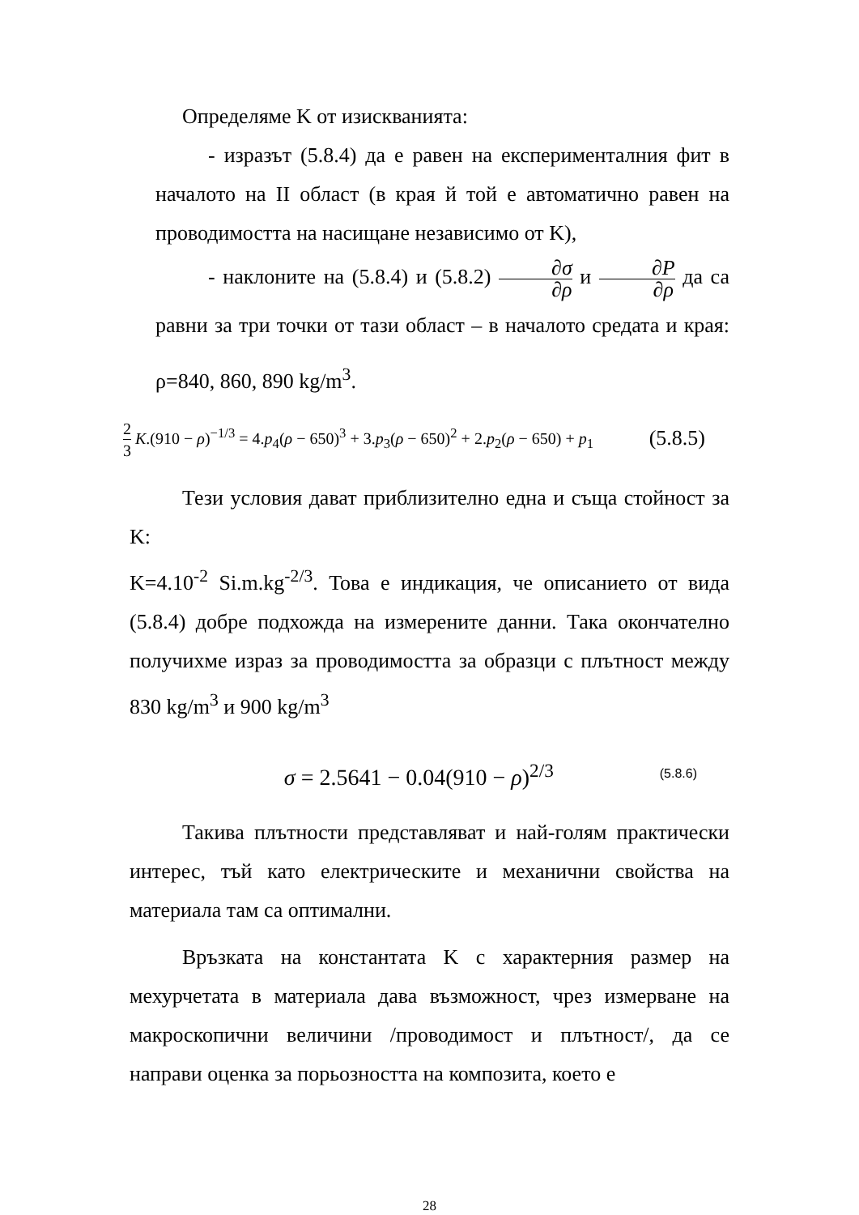Определяме K от изискванията:
- изразът (5.8.4) да е равен на експерименталния фит в началото на II област (в края й той е автоматично равен на проводимостта на насищане независимо от K),
- наклоните на (5.8.4) и (5.8.2) ∂σ ∂ρ и ∂P ∂ρ да са равни за три точки от тази област – в началото средата и края: ρ=840, 860, 890 kg/m<sup>3</sup>.
2 3 K.(910 − ρ)<sup>−1/3</sup> = 4.p<sub>4</sub>(ρ − 650)<sup>3</sup> + 3.p<sub>3</sub>(ρ − 650)<sup>2</sup> + 2.p<sub>2</sub>(ρ − 650) + p<sub>1</sub> (5.8.5)
Тези условия дават приблизително една и съща стойност за K:
K=4.10<sup>-2</sup> Si.m.kg<sup>-2/3</sup>. Това е индикация, че описанието от вида (5.8.4) добре подхожда на измерените данни. Така окончателно получихме израз за проводимостта за образци с плътност между 830 kg/m<sup>3</sup> и 900 kg/m<sup>3</sup>
σ = 2.5641 − 0.04(910 − ρ)<sup>2/3</sup> (5.8.6)
Такива плътности представляват и най-голям практически интерес, тъй като електрическите и механични свойства на материала там са оптимални.
Връзката на константата K с характерния размер на мехурчетата в материала дава възможност, чрез измерване на макроскопични величини /проводимост и плътност/, да се направи оценка за порьозността на композита, което е
28